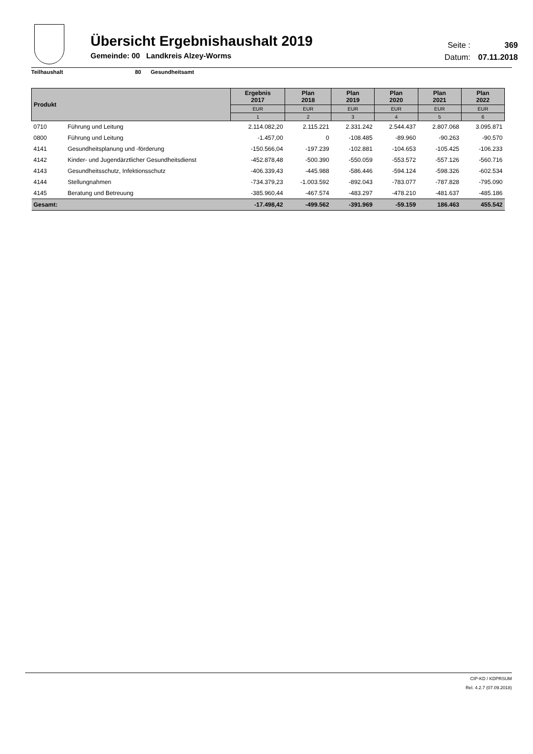Übersicht Ergebnishaushalt 2019
Gemeinde: 00 Landkreis Alzey-Worms
Seite : 369
Datum: 07.11.2018
Teilhaushalt 80 Gesundheitsamt
| Produkt | | Ergebnis 2017 | Plan 2018 | Plan 2019 | Plan 2020 | Plan 2021 | Plan 2022 |
| --- | --- | --- | --- | --- | --- | --- | --- |
| | | EUR | EUR | EUR | EUR | EUR | EUR |
| | | 1 | 2 | 3 | 4 | 5 | 6 |
| 0710 | Führung und Leitung | 2.114.082,20 | 2.115.221 | 2.331.242 | 2.544.437 | 2.807.068 | 3.095.871 |
| 0800 | Führung und Leitung | -1.457,00 | 0 | -108.485 | -89.960 | -90.263 | -90.570 |
| 4141 | Gesundheitsplanung und -förderung | -150.566,04 | -197.239 | -102.881 | -104.653 | -105.425 | -106.233 |
| 4142 | Kinder- und Jugendärztlicher Gesundheitsdienst | -452.878,48 | -500.390 | -550.059 | -553.572 | -557.126 | -560.716 |
| 4143 | Gesundheitsschutz, Infektionsschutz | -406.339,43 | -445.988 | -586.446 | -594.124 | -598.326 | -602.534 |
| 4144 | Stellungnahmen | -734.379,23 | -1.003.592 | -892.043 | -783.077 | -787.828 | -795.090 |
| 4145 | Beratung und Betreuung | -385.960,44 | -467.574 | -483.297 | -478.210 | -481.637 | -485.186 |
| Gesamt: | | -17.498,42 | -499.562 | -391.969 | -59.159 | 186.463 | 455.542 |
CIP-KD / KDPRSUM
Rel. 4.2.7 (07.09.2018)